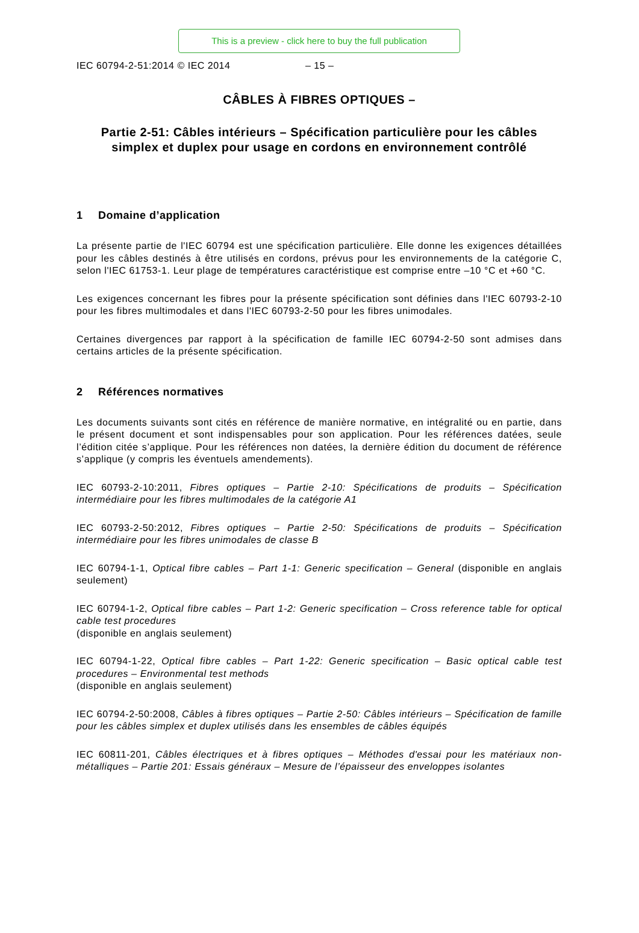This is a preview - click here to buy the full publication
IEC 60794-2-51:2014 © IEC 2014 – 15 –
CÂBLES À FIBRES OPTIQUES –
Partie 2-51: Câbles intérieurs – Spécification particulière pour les câbles simplex et duplex pour usage en cordons en environnement contrôlé
1 Domaine d’application
La présente partie de l'IEC 60794 est une spécification particulière. Elle donne les exigences détaillées pour les câbles destinés à être utilisés en cordons, prévus pour les environnements de la catégorie C, selon l'IEC 61753-1. Leur plage de températures caractéristique est comprise entre –10 °C et +60 °C.
Les exigences concernant les fibres pour la présente spécification sont définies dans l'IEC 60793-2-10 pour les fibres multimodales et dans l'IEC 60793-2-50 pour les fibres unimodales.
Certaines divergences par rapport à la spécification de famille IEC 60794-2-50 sont admises dans certains articles de la présente spécification.
2 Références normatives
Les documents suivants sont cités en référence de manière normative, en intégralité ou en partie, dans le présent document et sont indispensables pour son application. Pour les références datées, seule l’édition citée s’applique. Pour les références non datées, la dernière édition du document de référence s’applique (y compris les éventuels amendements).
IEC 60793-2-10:2011, Fibres optiques – Partie 2-10: Spécifications de produits – Spécification intermédiaire pour les fibres multimodales de la catégorie A1
IEC 60793-2-50:2012, Fibres optiques – Partie 2-50: Spécifications de produits – Spécification intermédiaire pour les fibres unimodales de classe B
IEC 60794-1-1, Optical fibre cables – Part 1-1: Generic specification – General (disponible en anglais seulement)
IEC 60794-1-2, Optical fibre cables – Part 1-2: Generic specification – Cross reference table for optical cable test procedures
(disponible en anglais seulement)
IEC 60794-1-22, Optical fibre cables – Part 1-22: Generic specification – Basic optical cable test procedures – Environmental test methods
(disponible en anglais seulement)
IEC 60794-2-50:2008, Câbles à fibres optiques – Partie 2-50: Câbles intérieurs – Spécification de famille pour les câbles simplex et duplex utilisés dans les ensembles de câbles équipés
IEC 60811-201, Câbles électriques et à fibres optiques – Méthodes d'essai pour les matériaux non-métalliques – Partie 201: Essais généraux – Mesure de l’épaisseur des enveloppes isolantes